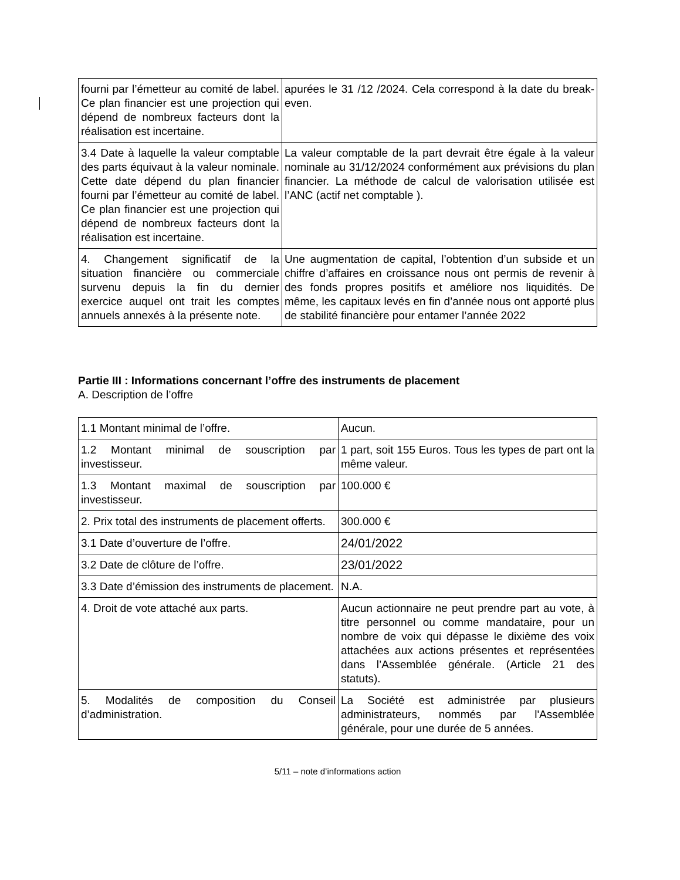| fourni par l’émetteur au comité de label. Ce plan financier est une projection qui dépend de nombreux facteurs dont la réalisation est incertaine. | apurées le 31 /12 /2024. Cela correspond à la date du break-even. |
| 3.4 Date à laquelle la valeur comptable des parts équivaut à la valeur nominale. Cette date dépend du plan financier fourni par l’émetteur au comité de label. Ce plan financier est une projection qui dépend de nombreux facteurs dont la réalisation est incertaine. | La valeur comptable de la part devrait être égale à la valeur nominale au 31/12/2024 conformément aux prévisions du plan financier. La méthode de calcul de valorisation utilisée est l’ANC (actif net comptable ). |
| 4. Changement significatif de la situation financière ou commerciale survenu depuis la fin du dernier exercice auquel ont trait les comptes annuels annexés à la présente note. | Une augmentation de capital, l’obtention d’un subside et un chiffre d’affaires en croissance nous ont permis de revenir à des fonds propres positifs et améliore nos liquidités. De même, les capitaux levés en fin d’année nous ont apporté plus de stabilité financière pour entamer l’année 2022 |
Partie III : Informations concernant l’offre des instruments de placement
A. Description de l’offre
| 1.1 Montant minimal de l’offre. | Aucun. |
| 1.2 Montant minimal de souscription par investisseur. | 1 part, soit 155 Euros. Tous les types de part ont la même valeur. |
| 1.3 Montant maximal de souscription par investisseur. | 100.000 € |
| 2. Prix total des instruments de placement offerts. | 300.000 € |
| 3.1 Date d’ouverture de l’offre. | 24/01/2022 |
| 3.2 Date de clôture de l’offre. | 23/01/2022 |
| 3.3 Date d’émission des instruments de placement. | N.A. |
| 4. Droit de vote attaché aux parts. | Aucun actionnaire ne peut prendre part au vote, à titre personnel ou comme mandataire, pour un nombre de voix qui dépasse le dixième des voix attachées aux actions présentes et représentées dans l’Assemblée générale. (Article 21 des statuts). |
| 5. Modalités de composition du Conseil d’administration. | La Société est administrée par plusieurs administrateurs, nommés par l'Assemblée générale, pour une durée de 5 années. |
5/11 – note d’informations action